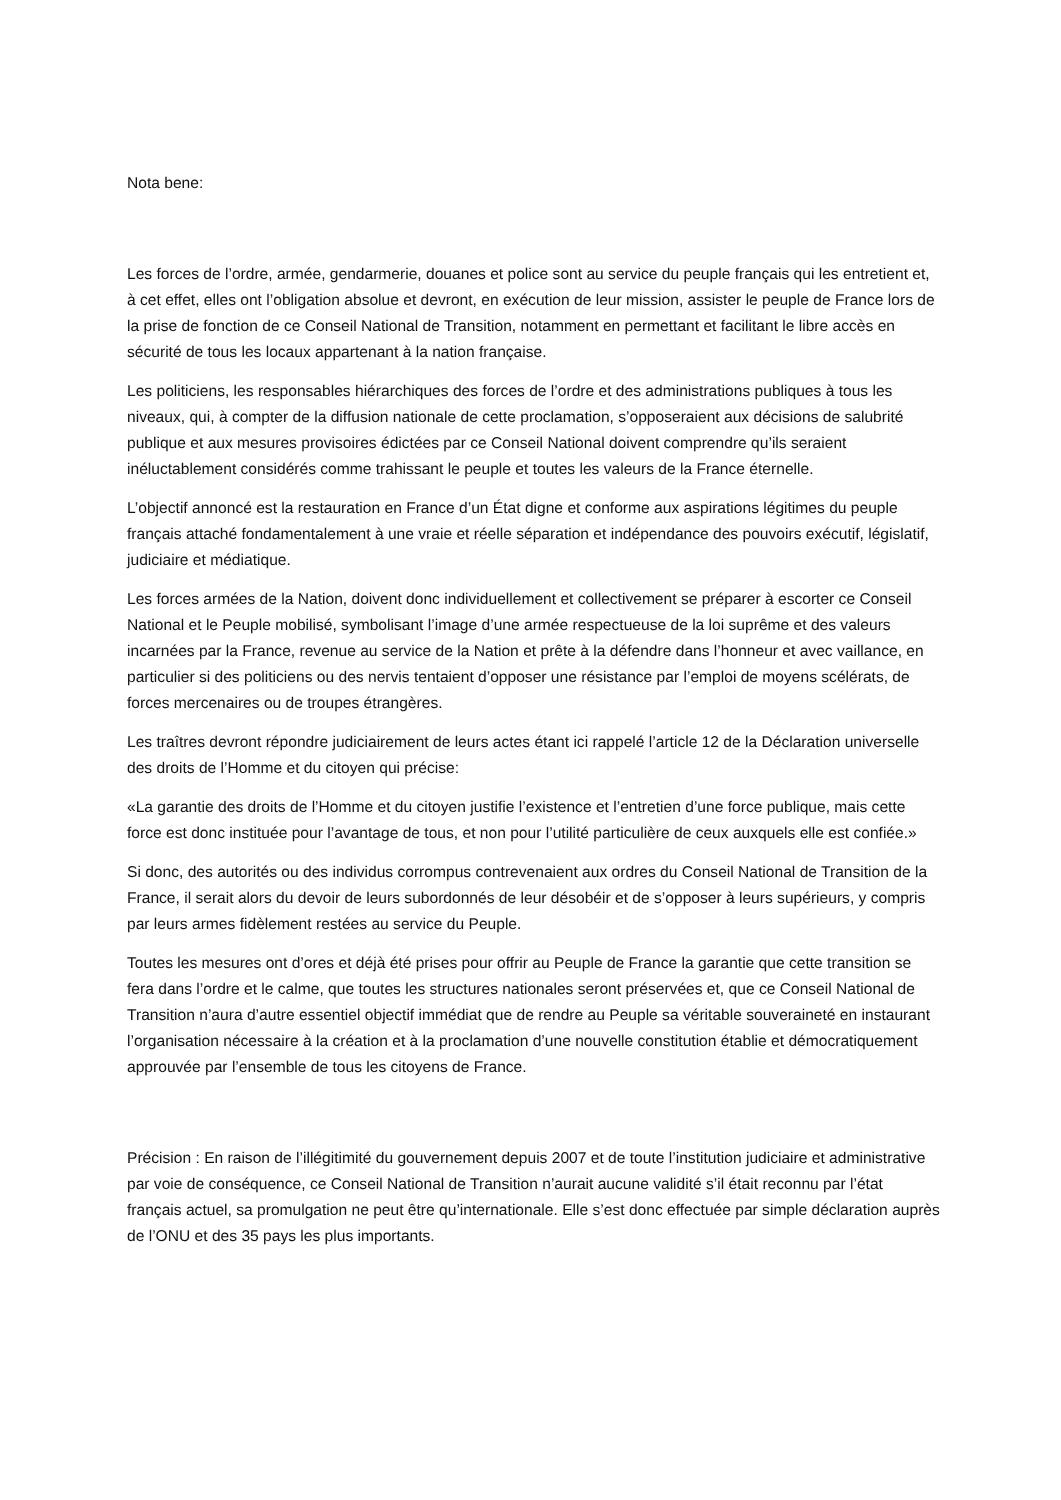Nota bene:
Les forces de l’ordre, armée, gendarmerie, douanes et police sont au service du peuple français qui les entretient et, à cet effet, elles ont l’obligation absolue et devront, en exécution de leur mission, assister le peuple de France lors de la prise de fonction de ce Conseil National de Transition, notamment en permettant et facilitant le libre accès en sécurité de tous les locaux appartenant à la nation française.
Les politiciens, les responsables hiérarchiques des forces de l’ordre et des administrations publiques à tous les niveaux, qui, à compter de la diffusion nationale de cette proclamation, s’opposeraient aux décisions de salubrité publique et aux mesures provisoires édictées par ce Conseil National doivent comprendre qu’ils seraient inéluctablement considérés comme trahissant le peuple et toutes les valeurs de la France éternelle.
L’objectif annoncé est la restauration en France d’un État digne et conforme aux aspirations légitimes du peuple français attaché fondamentalement à une vraie et réelle séparation et indépendance des pouvoirs exécutif, législatif, judiciaire et médiatique.
Les forces armées de la Nation, doivent donc individuellement et collectivement se préparer à escorter ce Conseil National et le Peuple mobilisé, symbolisant l’image d’une armée respectueuse de la loi suprême et des valeurs incarnées par la France, revenue au service de la Nation et prête à la défendre dans l’honneur et avec vaillance, en particulier si des politiciens ou des nervis tentaient d’opposer une résistance par l’emploi de moyens scélérats, de forces mercenaires ou de troupes étrangères.
Les traîtres devront répondre judiciairement de leurs actes étant ici rappelé l’article 12 de la Déclaration universelle des droits de l’Homme et du citoyen qui précise:
«La garantie des droits de l’Homme et du citoyen justifie l’existence et l’entretien d’une force publique, mais cette force est donc instituée pour l’avantage de tous, et non pour l’utilité particulière de ceux auxquels elle est confiée.»
Si donc, des autorités ou des individus corrompus contrevenaient aux ordres du Conseil National de Transition de la France, il serait alors du devoir de leurs subordonnés de leur désobéir et de s’opposer à leurs supérieurs, y compris par leurs armes fidèlement restées au service du Peuple.
Toutes les mesures ont d’ores et déjà été prises pour offrir au Peuple de France la garantie que cette transition se fera dans l’ordre et le calme, que toutes les structures nationales seront préservées et, que ce Conseil National de Transition n’aura d’autre essentiel objectif immédiat que de rendre au Peuple sa véritable souveraineté en instaurant l’organisation nécessaire à la création et à la proclamation d’une nouvelle constitution établie et démocratiquement approuvée par l’ensemble de tous les citoyens de France.
Précision : En raison de l’illégitimité du gouvernement depuis 2007 et de toute l’institution judiciaire et administrative par voie de conséquence, ce Conseil National de Transition n’aurait aucune validité s’il était reconnu par l’état français actuel, sa promulgation ne peut être qu’internationale. Elle s’est donc effectuée par simple déclaration auprès de l’ONU et des 35 pays les plus importants.